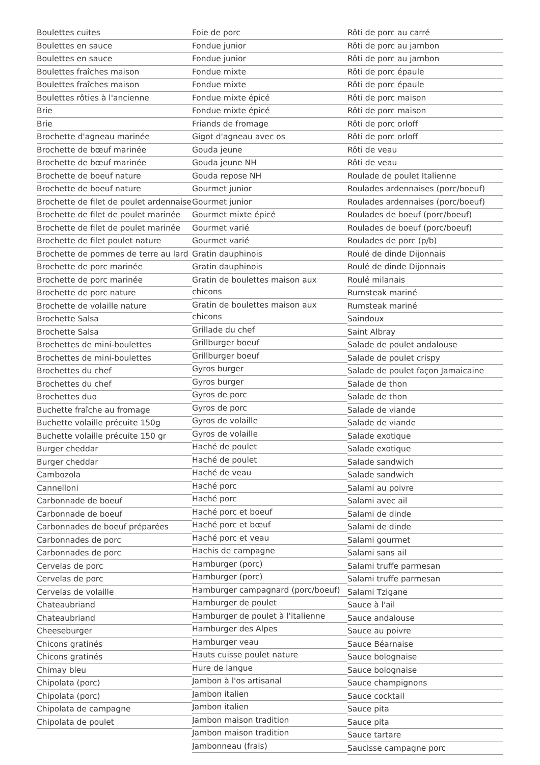Boulettes cuites
Boulettes en sauce
Boulettes en sauce
Boulettes fraîches maison
Boulettes fraîches maison
Boulettes rôties à l'ancienne
Brie
Brie
Brochette d'agneau marinée
Brochette de bœuf marinée
Brochette de bœuf marinée
Brochette de boeuf nature
Brochette de boeuf nature
Brochette de filet de poulet ardennaise
Brochette de filet de poulet marinée
Brochette de filet de poulet marinée
Brochette de filet poulet nature
Brochette de pommes de terre au lard
Brochette de porc marinée
Brochette de porc marinée
Brochette de porc nature
Brochette de volaille nature
Brochette Salsa
Brochette Salsa
Brochettes de mini-boulettes
Brochettes de mini-boulettes
Brochettes du chef
Brochettes du chef
Brochettes duo
Buchette fraîche au fromage
Buchette volaille précuite 150g
Buchette volaille précuite 150 gr
Burger cheddar
Burger cheddar
Cambozola
Cannelloni
Carbonnade de boeuf
Carbonnade de boeuf
Carbonnades de boeuf préparées
Carbonnades de porc
Carbonnades de porc
Cervelas de porc
Cervelas de porc
Cervelas de volaille
Chateaubriand
Chateaubriand
Cheeseburger
Chicons gratinés
Chicons gratinés
Chimay bleu
Chipolata (porc)
Chipolata (porc)
Chipolata de campagne
Chipolata de poulet
Foie de porc
Fondue junior
Fondue junior
Fondue mixte
Fondue mixte
Fondue mixte épicé
Fondue mixte épicé
Friands de fromage
Gigot d'agneau avec os
Gouda jeune
Gouda jeune NH
Gouda repose NH
Gourmet junior
Gourmet junior
Gourmet mixte épicé
Gourmet varié
Gourmet varié
Gratin dauphinois
Gratin dauphinois
Gratin de boulettes maison aux chicons
Gratin de boulettes maison aux chicons
Grillade du chef
Grillburger boeuf
Grillburger boeuf
Gyros burger
Gyros burger
Gyros de porc
Gyros de porc
Gyros de volaille
Gyros de volaille
Haché de poulet
Haché de poulet
Haché de veau
Haché porc
Haché porc
Haché porc et boeuf
Haché porc et bœuf
Haché porc et veau
Hachis de campagne
Hamburger (porc)
Hamburger (porc)
Hamburger campagnard (porc/boeuf)
Hamburger de poulet
Hamburger de poulet à l'italienne
Hamburger des Alpes
Hamburger veau
Hauts cuisse poulet nature
Hure de langue
Jambon à l'os artisanal
Jambon italien
Jambon italien
Jambon maison tradition
Jambon maison tradition
Jambonneau (frais)
Rôti de porc au carré
Rôti de porc au jambon
Rôti de porc au jambon
Rôti de porc épaule
Rôti de porc épaule
Rôti de porc maison
Rôti de porc maison
Rôti de porc orloff
Rôti de porc orloff
Rôti de veau
Rôti de veau
Roulade de poulet Italienne
Roulades ardennaises (porc/boeuf)
Roulades ardennaises (porc/boeuf)
Roulades de boeuf (porc/boeuf)
Roulades de boeuf (porc/boeuf)
Roulades de porc (p/b)
Roulé de dinde Dijonnais
Roulé de dinde Dijonnais
Roulé milanais
Rumsteak mariné
Rumsteak mariné
Saindoux
Saint Albray
Salade de poulet andalouse
Salade de poulet crispy
Salade de poulet façon Jamaicaine
Salade de thon
Salade de thon
Salade de viande
Salade de viande
Salade exotique
Salade exotique
Salade sandwich
Salade sandwich
Salami au poivre
Salami avec ail
Salami de dinde
Salami de dinde
Salami gourmet
Salami sans ail
Salami truffe parmesan
Salami truffe parmesan
Salami Tzigane
Sauce à l'ail
Sauce andalouse
Sauce au poivre
Sauce Béarnaise
Sauce bolognaise
Sauce bolognaise
Sauce champignons
Sauce cocktail
Sauce pita
Sauce pita
Sauce tartare
Saucisse campagne porc